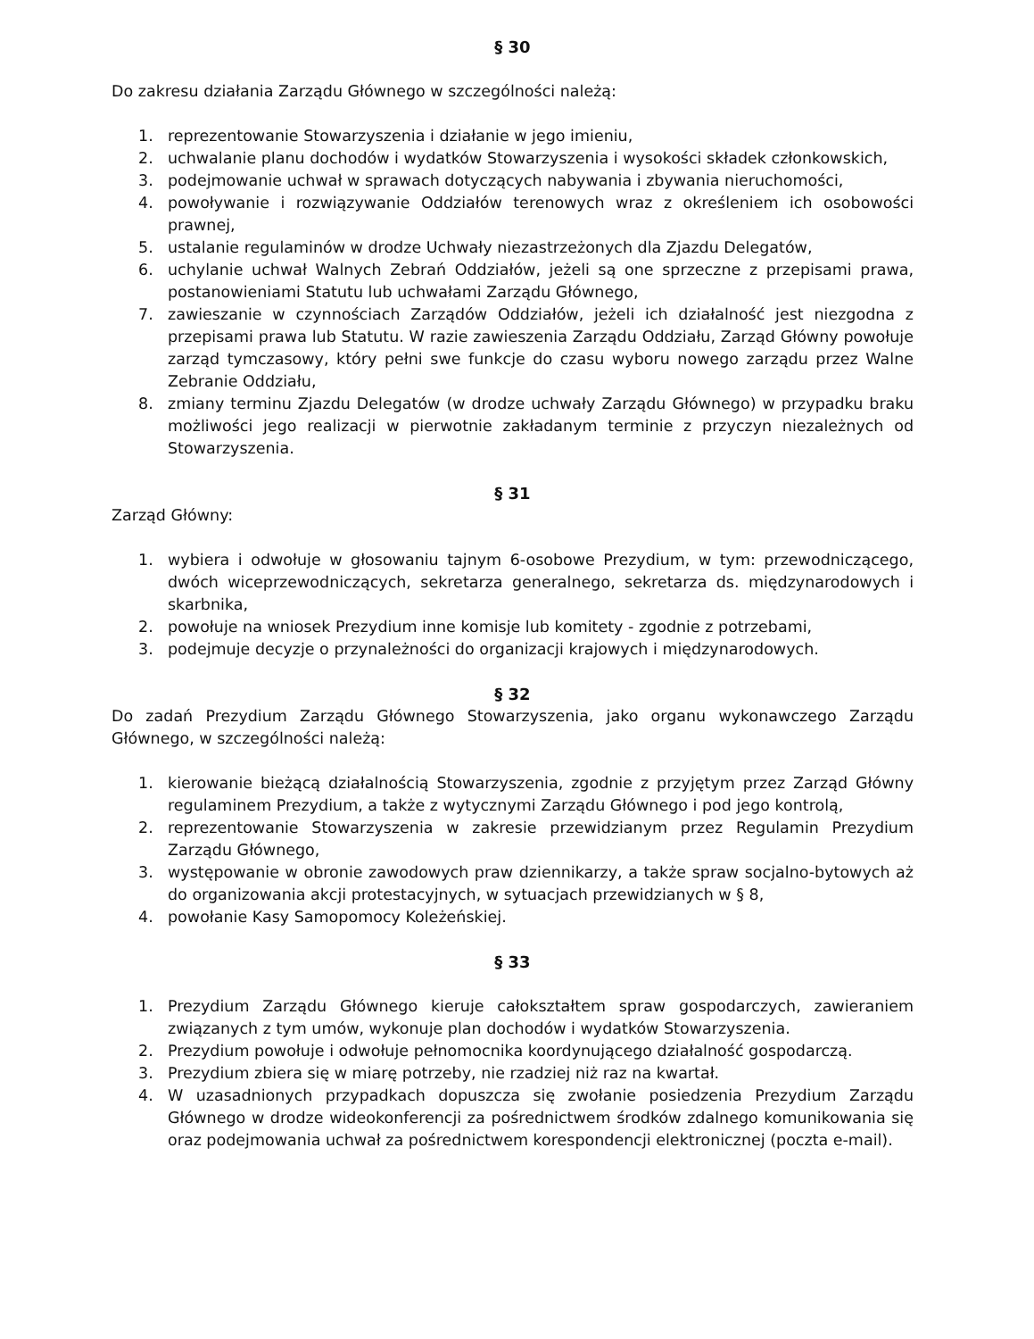§ 30
Do zakresu działania Zarządu Głównego w szczególności należą:
1. reprezentowanie Stowarzyszenia i działanie w jego imieniu,
2. uchwalanie planu dochodów i wydatków Stowarzyszenia i wysokości składek członkowskich,
3. podejmowanie uchwał w sprawach dotyczących nabywania i zbywania nieruchomości,
4. powoływanie i rozwiązywanie Oddziałów terenowych wraz z określeniem ich osobowości prawnej,
5. ustalanie regulaminów w drodze Uchwały niezastrzeżonych dla Zjazdu Delegatów,
6. uchylanie uchwał Walnych Zebrań Oddziałów, jeżeli są one sprzeczne z przepisami prawa, postanowieniami Statutu lub uchwałami Zarządu Głównego,
7. zawieszanie w czynnościach Zarządów Oddziałów, jeżeli ich działalność jest niezgodna z przepisami prawa lub Statutu. W razie zawieszenia Zarządu Oddziału, Zarząd Główny powołuje zarząd tymczasowy, który pełni swe funkcje do czasu wyboru nowego zarządu przez Walne Zebranie Oddziału,
8. zmiany terminu Zjazdu Delegatów (w drodze uchwały Zarządu Głównego) w przypadku braku możliwości jego realizacji w pierwotnie zakładanym terminie z przyczyn niezależnych od Stowarzyszenia.
§ 31
Zarząd Główny:
1. wybiera i odwołuje w głosowaniu tajnym 6-osobowe Prezydium, w tym: przewodniczącego, dwóch wiceprzewodniczących, sekretarza generalnego, sekretarza ds. międzynarodowych i skarbnika,
2. powołuje na wniosek Prezydium inne komisje lub komitety - zgodnie z potrzebami,
3. podejmuje decyzje o przynależności do organizacji krajowych i międzynarodowych.
§ 32
Do zadań Prezydium Zarządu Głównego Stowarzyszenia, jako organu wykonawczego Zarządu Głównego, w szczególności należą:
1. kierowanie bieżącą działalnością Stowarzyszenia, zgodnie z przyjętym przez Zarząd Główny regulaminem Prezydium, a także z wytycznymi Zarządu Głównego i pod jego kontrolą,
2. reprezentowanie Stowarzyszenia w zakresie przewidzianym przez Regulamin Prezydium Zarządu Głównego,
3. występowanie w obronie zawodowych praw dziennikarzy, a także spraw socjalno-bytowych aż do organizowania akcji protestacyjnych, w sytuacjach przewidzianych w § 8,
4. powołanie Kasy Samopomocy Koleżeńskiej.
§ 33
1. Prezydium Zarządu Głównego kieruje całokształtem spraw gospodarczych, zawieraniem związanych z tym umów, wykonuje plan dochodów i wydatków Stowarzyszenia.
2. Prezydium powołuje i odwołuje pełnomocnika koordynującego działalność gospodarczą.
3. Prezydium zbiera się w miarę potrzeby, nie rzadziej niż raz na kwartał.
4. W uzasadnionych przypadkach dopuszcza się zwołanie posiedzenia Prezydium Zarządu Głównego w drodze wideokonferencji za pośrednictwem środków zdalnego komunikowania się oraz podejmowania uchwał za pośrednictwem korespondencji elektronicznej (poczta e-mail).